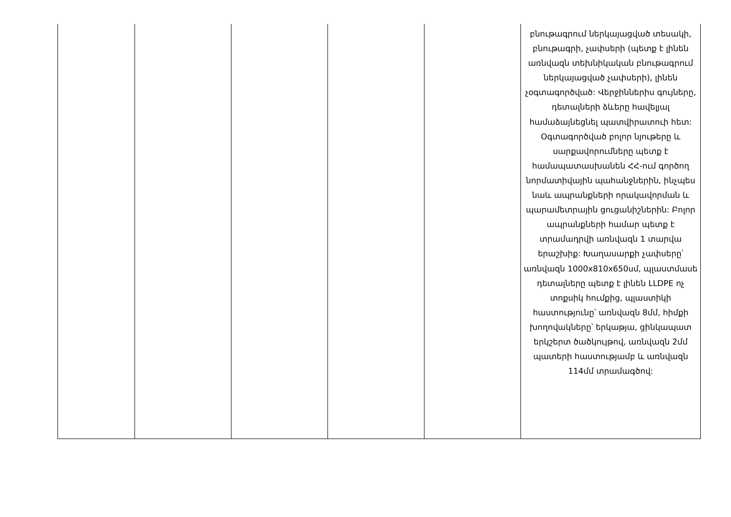| | | | | | բնութագրում ներկայացված տեսակի, բնութագրի, չափսերի (պետք է լինեն առնվազն տեխնիկական բնութագրում ներկայացված չափսերի), լինեն չօգտագործված: Վերջիններիս գույները, դետալների ձևերը հավելյալ համաձայնեցնել պատվիրատուի հետ: Օգտագործված բոլոր նյութերը և սարքավորումները պետք է համապատասխանեն ՀՀ-ում գործող նորմատիվային պահանջներին, ինչպես նաև ապրանքների որակավորման և պարամետրային ցուցանիշներին: Բոլոր ապրանքների համար պետք է տրամադրվի առնվազն 1 տարվա երաշխիք: Խաղասարքի չափսերը՝ առնվազն 1000x810x650սմ, պլաստմասե դետալները պետք է լինեն LLDPE ոչ տոքսիկ հումքից, պլաստիկի հաստությունը՝ առնվազն 8մմ, հիմքի խողովակները՝ երկաթյա, ցինկապատ երկշերտ ծածկույթով, առնվազն 2մմ պատերի հաստությամբ և առնվազն 114մմ տրամագծով: |